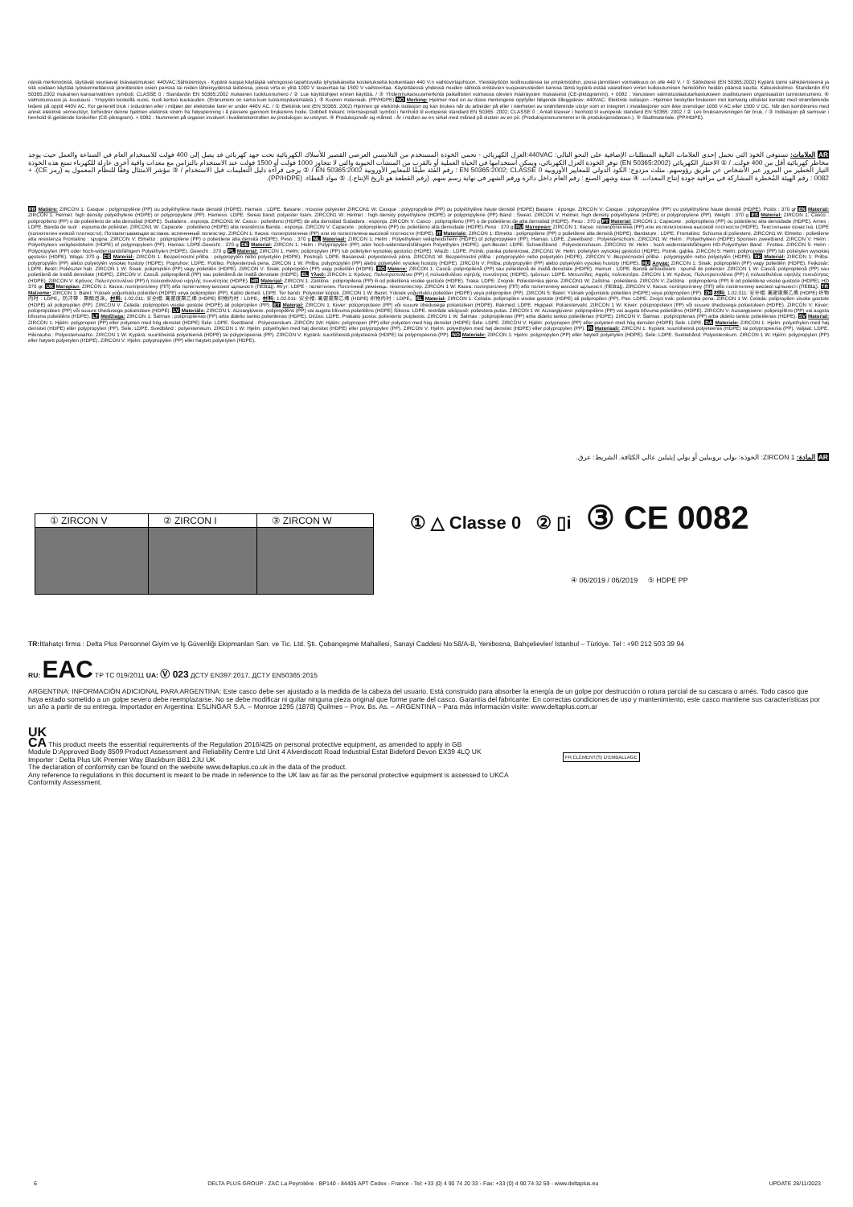näistä merkinnöistä, täyttävät seuraavat lisävaatimukset: 440VAC:Sähköeristys - Kypärä suojaa käyttäjää vahingossa tapahtuvalta lyhytaikaiselta kosketukselta korkeintaan 440 V:n vaihtovirtajohtoon. Yleiskäyttöön teollisuudessa tai ympäristöihin, joissa jännitteen voimakkuus on olle 440 V. / ① Sähkötesti (EN 50365:2002) Kypärä toimii sähköeristeenä ja sitä voidaan käyttää työskenneltäessä jännitteisten osien parissa tai niiden läheisyydessä laitteissa, joissa virta ei ylitä 1000 V tasavirtaa tai 1500 V vaihtovirtaa. Käytettäessä yhdessä muiden sähköä eristävien suojavarusteiden kanssa tämä kypärä estää vaarallisen virran kulkeutumisen henkilöihin heidän päänsä kautta. Kaksoiskolmio: Standardin EN 50365:2002 mukainen kansainvälinen symboli; CLASSE 0 : Standardin EN 50365:2002 mukainen luokitusnumero / ② Lue käyttöohjeet ennen käyttöä. / ③ Yhdenmukaisuusmerkintä paikallisten voimassa olevien määräysten mukaisesti (CE-piktogrammi). + 0082 : Varusteen valmistuslaatutarkastukseen osallistuneen organisaation tunnistenumero. ④ valmistusvuosi ja -kuukausi : Ympyrän keskellä vuosi, nuoli kertoo kuukauden. (Eränumero on sama kuin tuotantopäivämäärä.). ⑤ Kuoren materiaali. (PP/HDPE).NO Merking: Hjelmer med en av disse merkingene oppfyller følgende tilleggskrav: 440VAC: Elektrisk isolasjon - Hjelmen beskytter brukeren mot kortvarig utilsiktet kontakt med strømførende ledere på opptil 440V AC. For generell bruk i industrien eller i miljøer der elektriske farer er under 440V AC. / ① Elektrisk test (EN 50365: 2002) Hjelmen gir elektrisk isolasjon og kan brukes når du arbeider på eller i nærheten av strømførende utstyr som er integrert i installasjoner som ikke overstiger 1000 V AC eller 1500 V DC. Når den kombineres med annet elektrisk verneutstyr, forhindrer denne hjelmen elektrisk strøm fra høyspenning i å passere gjennom brukerens hode. Dobbelt trekant: Internasjonalt symbol i henhold til europeisk standard EN 50365: 2002; CLASSE 0 : Antall klasser i henhold til europeisk standard EN 50365: 2002 / ② Les bruksanvisningen før bruk. / ③ Indikasjon på samsvar i henhold til gjeldende forskrifter (CE-piktogram). + 0082 : Nummeret på organet involvert i kvalitetskontrollen av produksjon av utstyret. ④ Produksjonsår og måned : År i midten av en sirkel med måned på slutten av en pil. (Produksjonsnummeret er lik produksjonsdatoen.). ⑤ Skallmateriale. (PP/HDPE).
AR العلامات: تستوفي الخوذ التي تحمل إحدى العلامات التالية المتطلبات الإضافية على النحو التالي: 440VAC:العزل الكهربائي - تحمي الخوذة المستخدم من التلامسي العرضي القصير للأسلاك الكهربائية تحت جهد كهربائي قد يصل إلى 400 فولت للاستخدام العام في الصناعة والعمل حيث يوجد مخاطر كهربائية أقل من 400 فولت. / ① الاختبار الكهربائي (EN 50365:2002) توفر الخوذة العزل الكهربائي، ويمكن استخدامها في الحياة العملية أو بالقرب من المنشآت الحيوية والتي لا تتجاوز 1000 فولت أو 1500 فولت عند الاستخدام بالتزامن مع معدات واقية أخرى عازلة للكهرباء تمنع هذه الخوذة التيار الخطير من المرور عبر الأشخاص عن طريق رؤوسهم. مثلث مزدوج: الكود الدولي للمعايير الأوروبية EN 50365:2002; CLASSE 0 : رقم الفئة طبقًا للمعايير الأوروبية EN 50365:2002 / ② يرجى قراءة دليل التعليمات قبل الاستخدام / ③ مؤشر الامتثال وفقًا للنظام المعمول به (رمز CE). + 0082 : رقم الهيئة المُخطرة المشاركة في مراقبة جودة إنتاج المعدات. ④ سنة وشهر الصنع : رقم العام داخل دائرة ورقم الشهر في نهاية رسم سهم. (رقم القطعة هو تاريخ الإنتاج.). ⑤ مواد الغطاء. (PP/HDPE).
FR Matière: ZIRCON 1: Casque : polypropylène (PP) ou polyéthylène haute densité (HDPE). Harnais : LDPE. Basane : mousse polyester ZIRCON1 W: Casque : polypropylène (PP) ou polyéthylène haute densité (HDPE) Basane : éponge. ZIRCON V: Casque : polypropylène (PP) ou polyéthylène haute densité (HDPE). Poids : 370 gr EN Material: ZIRCON 1: Helmet: high density polyethylene (HDPE) or polypropylene (PP). Harness: LDPE. Sweat band: polyester foam. ZIRCON1 W: Helmet : high density polyethylene (HDPE) or polypropylene (PP) Band : Sweat. ZIRCON V: Helmet: high density polyethylene (HDPE) or polypropylene (PP). Weight : 370 g ES Material: ZIRCON 1: Casco : polipropileno (PP) o de polietileno de alta densidad (HDPE). Sudadera : esponja. ZIRCON1 W: Casco : polietileno (HDPE) de alta densidad Sudadera : esponja. ZIRCON V: Casco : polipropileno (PP) o de polietileno de alta densidad (HDPE). Peso : 370 g PT Material: ZIRCON 1: Capacete : polipropileno (PP) ou polietileno alta densidade (HDPE). Arnes : LDPE. Banda de suor : espuma de poliéster. ZIRCON1 W: Capacete : polietileno (HDPE) alta resistência Banda : esponja. ZIRCON V: Capacete : polipropileno (PP) ou polietileno alta densidade (HDPE).Peso : 370 g RU Материал: ZIRCON 1: Каска: полипропилена (PP) или из полиэтилена высокой плотности (HDPE). Текстильная оснастка: LDPE (полиэтилен низкой плотности). Потовпитывающая вставка: вспененный полиэстер. ZIRCON 1: Каска: полипропилена (PP) или из полиэтилена высокой плотности (HDPE). IT Materiale: ZIRCON 1: Elmetto : polipropilene (PP) o polietilene alta densità (HDPE). Bardature : LDPE. Frontalino: Schiuma di poliestere. ZIRCON1 W: Elmetto : polietilene alta resistenza Frontalino : spugna. ZIRCON V: Elmetto : polipropilene (PP) o polietilene alta densità (HDPE). Peso : 370 g NL Materiaal: ZIRCON 1: Helm : Polyethyleen veiligheidshelm (HDPE) of polypropyleen (PP). Harnas: LDPE. Zweetband : Polyesterschuim. ZIRCON1 W: Helm : Polyethyleen (HDPE) Sponsen zweetband. ZIRCON V: Helm : Polyethyleen veiligheidshelm (HDPE) of polypropyleen (PP). Harnas: LDPE.Gewicht : 370 g DE Material: ZIRCON 1: Helm : Polypropylen (PP) oder hoch-widerstandsfähigem Polyethylen (HDPE). gurt-Beutel: LDPE. Schweißband : Polyesterschaum. ZIRCON1 W: Helm : hoch-widerstandsfähigem HD-Polyethylen Band : Frottee. ZIRCON 5: Helm : Polypropylen (PP) oder hoch-widerstandsfähigem Polyethylen (HDPE). Gewicht : 370 g PL Material: ZIRCON 1: Hełm: polipropylen (PP) lub polietylen wysokiej gęstości (HDPE). Więźb : LDPE. Potnik: pianka poliestrowa. ZIRCON1 W: Hełm: polietylen wysokiej gęstości (HDPE). Potnik: gąbka. ZIRCON 5: Hełm: polipropylen (PP) lub polietylen wysokiej gęstości (HDPE). Waga: 370 g. CS Materiál: ZIRCON 1: Bezpečnostní přilba : polypropylén nebo polyetylén (HDPE). Postrojů: LDPE. Basanová: polyesterová pěna. ZIRCON1 W: Bezpečnostní přilba : polypropylén nebo polyetylén (HDPE). ZIRCON V: Bezpečnostní přilba : polypropylén nebo polyetylén (HDPE). SK Materiál: ZIRCON 1: Prilba: polypropylén (PP) alebo polyetylén vysokej hustoty (HDPE). Popruhov: LDPE. Potítko: Polyesterová pena. ZIRCON 1 W: Prilba: polypropylén (PP) alebo polyetylén vysokej hustoty (HDPE). ZIRCON V: Prilba: polypropylén (PP) alebo polyetylén vysokej hustoty (HDPE). HU Anyag: ZIRCON 1: Sisak: polipropilén (PP) vagy polietilén (HDPE). Fejkosár: LDPE. Betét: Poliészter hab. ZIRCON 1 W: Sisak: polipropilén (PP) vagy polietilén (HDPE). ZIRCON V: Sisak: polipropilén (PP) vagy polietilén (HDPE). RO Materie: ZIRCON 1: Cască: polipropilenă (PP) sau polietilenă de înaltă densitate (HDPE). Hamuri : LDPE. Bandă antisudoare : spumă de poliester. ZIRCON 1 W: Cască: polipropilenă (PP) sau polietilenă de înaltă densitate (HDPE). ZIRCON V: Cască: polipropilenă (PP) sau polietilenă de înaltă densitate (HDPE). EL Υλικό: ZIRCON 1: Κράνος: Πολυπροπυλένιο (PP) ή πολυαιθυλένιο υψηλής πυκνότητας (HDPE). Ιμάντων: LDPE. Μετωπίδες: Αφρός πολυεστέρα. ZIRCON 1 W: Κράνος: Πολυπροπυλένιο (PP) ή πολυαιθυλένιο υψηλής πυκνότητας (HDPE). ZIRCON V: Κράνος: Πολυπροπυλένιο (PP) ή πολυαιθυλένιο υψηλής πυκνότητας (HDPE). HR Materijal: ZIRCON 1: Zaštitna : polipropilena (PP) ili od polietilena visoke gustoće (HDPE). Traka: LDPE. Znojnik: Poliesterska pjena. ZIRCON1 W: Zaštitna : polietilena. ZIRCON V: Zaštitna : polipropilena (PP) ili od polietilena visoke gustoće (HDPE). HD 370 gr. UK Матеріал: ZIRCON 1: Каска: поліпропілену (ПП) або поліетилену високої щільності (ПЕВЩ). Жгут: LDPE - поліетилен. Потогінний ремінець: пінополіестер. ZIRCON 1 W: Каска: поліпропілену (ПП) або поліетилену високої щільності (ПЕВЩ). ZIRCON V: Каска: поліпропілену (ПП) або поліетилену високої щільності (ПЕВЩ). TR Malzeme: ZIRCON 1: Baret: Yüksek yoğunluklu polietilen (HDPE) veya polipropilen (PP). Kablo demeti: LDPE. Ter bandı: Polyester köpük. ZIRCON 1 W: Baret: Yüksek yoğunluklu polietilen (HDPE) veya polipropilen (PP). ZIRCON 5: Baret: Yüksek yoğunluklu polietilen (HDPE) veya polipropilen (PP). ZH 材料: 1.02.011: 安全帽: 高密度聚乙烯 (HDPE) 织物内衬：LDPE。防汗带：聚酯泡沫。材料: 1.02.011: 安全帽: 高密度聚乙烯 (HDPE) 织物内衬：LDPE。材料: 1.02.011: 安全帽: 高密度聚乙烯 (HDPE) 织物内衬：LDPE。SL Material: ZIRCON 1: Čelada: polipropilen visoke gostote (HDPE) ali polipropilen (PP). Pas: LDPE. Znojni trak: poliestrska pena. ZIRCON 1 W: Čelada: polipropilen visoke gostote (HDPE) ali polipropilen (PP). ZIRCON V: Čelada: polipropilen visoke gostote (HDPE) ali polipropilen (PP). ET Materjal: ZIRCON 1: Kiiver: polüpropüleen (PP) või suuure tihedusega polüetüleen (HDPE). Rakmed: LDPE. Higipael: Polüestervaht. ZIRCON 1 W: Kiiver: polüpropüleen (PP) või suuure tihedusega polüetüleen (HDPE). ZIRCON V: Kiiver: polüpropüleen (PP) või suuure tihedusega polüetüleen (HDPE). LV Materiāls: ZIRCON 1: Aizsargķivere: polipropilēns (PP) vai augsta blīvuma polietilēns (HDPE) Siksna: LDPE. Iestrāde iekšpusē: poliestera putas. ZIRCON 1 W: Aizsargķivere: polipropilēns (PP) vai augsta blīvuma polietilēns (HDPE). ZIRCON V: Aizsargķivere: polipropilēns (PP) vai augsta blīvuma polietilēns (HDPE). LT Medžiaga: ZIRCON 1: Šalmas : polipropilenas (PP) arba didelio tankio polietilenas (HDPE). Diržas: LDPE. Prakaito juosta: poliesterio putplastis. ZIRCON 1 W: Šalmas : polipropilenas (PP) arba didelio tankio polietilenas (HDPE). ZIRCON V: Šalmas : polipropilenas (PP) arba didelio tankio polietilenas (HDPE). SV Material: ZIRCON 1: Hjälm: polypropen (PP) eller polyeten med hög densitet (HDPE) Sele: LDPE. Svettband : Polyesterskum. ZIRCON 1W: Hjälm: polypropen (PP) eller polyeten med hög densitet (HDPE) Sele: LDPE. ZIRCON V: Hjälm: polypropen (PP) eller polyeten med hög densitet (HDPE) Sele: LDPE. DA Materiale: ZIRCON 1: Hjelm: polyethylen med høj densitet (HDPE) eller polypropylen (PP). Sele: LDPE. Svedbånd : polyesterskum. ZIRCON 1 W: Hjelm: polyethylen med høj densitet (HDPE) eller polypropylen (PP). ZIRCON V: Hjelm: polyethylen med høj densitet (HDPE) eller polypropylen (PP). FI Materiaali: ZIRCON 1: Kypärä: suuritiheistä polyeteeniä (HDPE) tai polypropeenia (PP). Valjaat: LDPE. Hikinauha : Polyesterivaahto. ZIRCON 1 W: Kypärä: suuritiheistä polyeteeniä (HDPE) tai polypropeenia (PP). ZIRCON V: Kypärä: suuritiheistä polyeteeniä (HDPE) tai polypropeenia (PP). NO Materiale: ZIRCON 1: Hjelm: polypropylen (PP) eller høytett polyetylen (HDPE). Sele: LDPE. Svettebånd: Polyesterskum. ZIRCON 1 W: Hjelm: polypropylen (PP) eller høytett polyetylen (HDPE). ZIRCON V: Hjelm: polypropylen (PP) eller høytett polyetylen (HDPE).
AR المادة: ZIRCON 1: الخوذة: بولي بروبيلين أو بولي إيثيلين عالي الكثافة. الشريط: عرق.
| ① ZIRCON V | ② ZIRCON I | ③ ZIRCON W |
| --- | --- | --- |
① △ Classe 0 ② ▯i ③ CE 0082
④ 06/2019 / 06/2019 ⑤ HDPE PP
TR: İtlahatçı firma : Delta Plus Personnel Giyim ve İş Güvenliği Ekipmanları San. ve Tic. Ltd. Şti. Çobançeşme Mahallesi, Sanayi Caddesi No:58/A-B, Yenibosna, Bahçelievler/ İstanbul – Türkiye. Tel : +90 212 503 39 94
RU: EAC TP TC 019/2011 UA: Ⓥ 023 ДСТУ EN397:2017, ДСТУ EN50365:2015
ARGENTINA: INFORMACIÓN ADICIONAL PARA ARGENTINA: Este casco debe ser ajustado a la medida de la cabeza del usuario. Está construido para absorber la energía de un golpe por destrucción o rotura parcial de su cascara o arnés. Todo casco que haya estado sometido a un golpe severo debe reemplazarse. No se debe modificar ni quitar ninguna pieza original que forme parte del casco. Garantía del fabricante: En correctas condiciones de uso y mantenimiento, este casco mantiene sus características por un año a partir de su entrega. Importador en Argentina: ESLINGAR S.A. – Monroe 1295 (1878) Quilmes – Prov. Bs. As. – ARGENTINA – Para más información visite: www.deltaplus.com.ar
UK
CA This product meets the essential requirements of the Regulation 2016/425 on personal protective equipment, as amended to apply in GB
Module D:Approved Body 8509 Product Assessment and Reliability Centre Ltd Unit 4 Alverdiscott Road Industrial Estat Bideford Devon EX39 4LQ UK
Importer : Delta Plus UK Premier Way Blackburn BB1 2JU UK
The declaration of conformity can be found on the website www.deltaplus.co.uk in the data of the product.
Any reference to regulations in this document is meant to be made in reference to the UK law as far as the personal protective equipment is assessed to UKCA Conformity Assessment.
FR ÉLÉMENT(S) D'EMBALLAGE
6 DELTA PLUS GROUP - ZAC La Peyrolière - BP140 - 84405 APT Cedex - France - Tel: +33 (0) 4 90 74 20 33 - Fax: +33 (0) 4 90 74 32 59 - www.deltaplus.eu UPDATE 28/11/2023